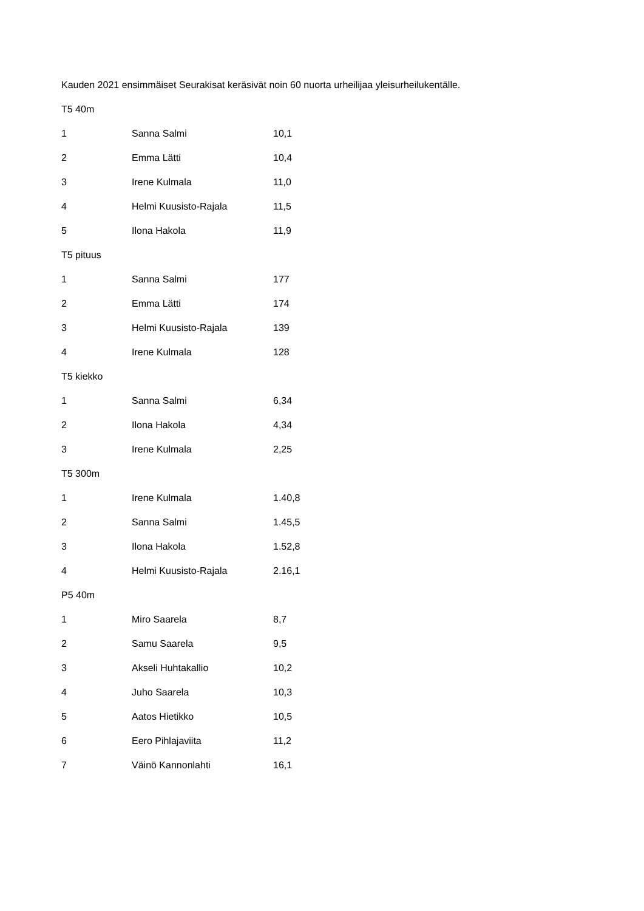Kauden 2021 ensimmäiset Seurakisat keräsivät noin 60 nuorta urheilijaa yleisurheilukentälle.
T5 40m
| 1 | Sanna Salmi | 10,1 |
| 2 | Emma Lätti | 10,4 |
| 3 | Irene Kulmala | 11,0 |
| 4 | Helmi Kuusisto-Rajala | 11,5 |
| 5 | Ilona Hakola | 11,9 |
T5 pituus
| 1 | Sanna Salmi | 177 |
| 2 | Emma Lätti | 174 |
| 3 | Helmi Kuusisto-Rajala | 139 |
| 4 | Irene Kulmala | 128 |
T5 kiekko
| 1 | Sanna Salmi | 6,34 |
| 2 | Ilona Hakola | 4,34 |
| 3 | Irene Kulmala | 2,25 |
T5 300m
| 1 | Irene Kulmala | 1.40,8 |
| 2 | Sanna Salmi | 1.45,5 |
| 3 | Ilona Hakola | 1.52,8 |
| 4 | Helmi Kuusisto-Rajala | 2.16,1 |
P5 40m
| 1 | Miro Saarela | 8,7 |
| 2 | Samu Saarela | 9,5 |
| 3 | Akseli Huhtakallio | 10,2 |
| 4 | Juho Saarela | 10,3 |
| 5 | Aatos Hietikko | 10,5 |
| 6 | Eero Pihlajaviita | 11,2 |
| 7 | Väinö Kannonlahti | 16,1 |